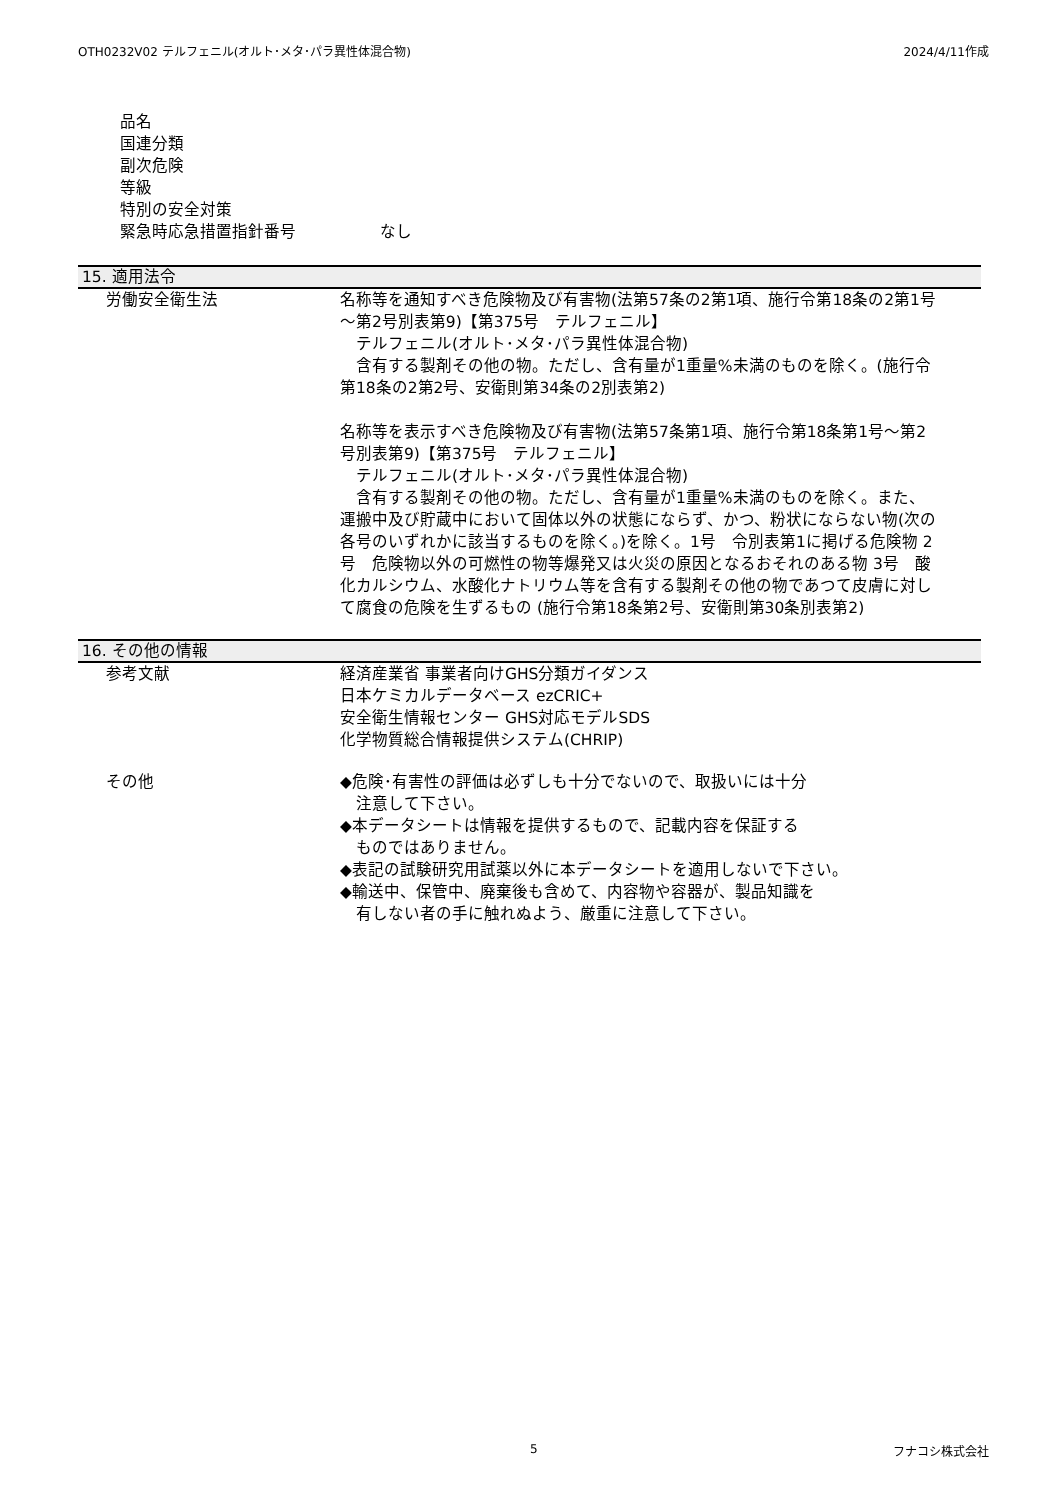OTH0232V02 テルフェニル(オルト･メタ･パラ異性体混合物) 2024/4/11作成
品名
国連分類
副次危険
等級
特別の安全対策
緊急時応急措置指針番号 なし
15. 適用法令
労働安全衛生法 名称等を通知すべき危険物及び有害物(法第57条の2第1項、施行令第18条の2第1号～第2号別表第9)【第375号　テルフェニル】
　テルフェニル(オルト･メタ･パラ異性体混合物)
　含有する製剤その他の物。ただし、含有量が1重量%未満のものを除く。(施行令第18条の2第2号、安衛則第34条の2別表第2)
名称等を表示すべき危険物及び有害物(法第57条第1項、施行令第18条第1号～第2号別表第9)【第375号　テルフェニル】
　テルフェニル(オルト･メタ･パラ異性体混合物)
　含有する製剤その他の物。ただし、含有量が1重量%未満のものを除く。また、運搬中及び貯蔵中において固体以外の状態にならず、かつ、粉状にならない物(次の各号のいずれかに該当するものを除く。)を除く。1号　令別表第1に掲げる危険物 2号　危険物以外の可燃性の物等爆発又は火災の原因となるおそれのある物 3号　酸化カルシウム、水酸化ナトリウム等を含有する製剤その他の物であつて皮膚に対して腐食の危険を生ずるもの (施行令第18条第2号、安衛則第30条別表第2)
16. その他の情報
参考文献 経済産業省 事業者向けGHS分類ガイダンス
日本ケミカルデータベース ezCRIC+
安全衛生情報センター GHS対応モデルSDS
化学物質総合情報提供システム(CHRIP)
その他 ◆危険･有害性の評価は必ずしも十分でないので、取扱いには十分
　注意して下さい。
◆本データシートは情報を提供するもので、記載内容を保証する
　ものではありません。
◆表記の試験研究用試薬以外に本データシートを適用しないで下さい。
◆輸送中、保管中、廃棄後も含めて、内容物や容器が、製品知識を
　有しない者の手に触れぬよう、厳重に注意して下さい。
5 フナコシ株式会社